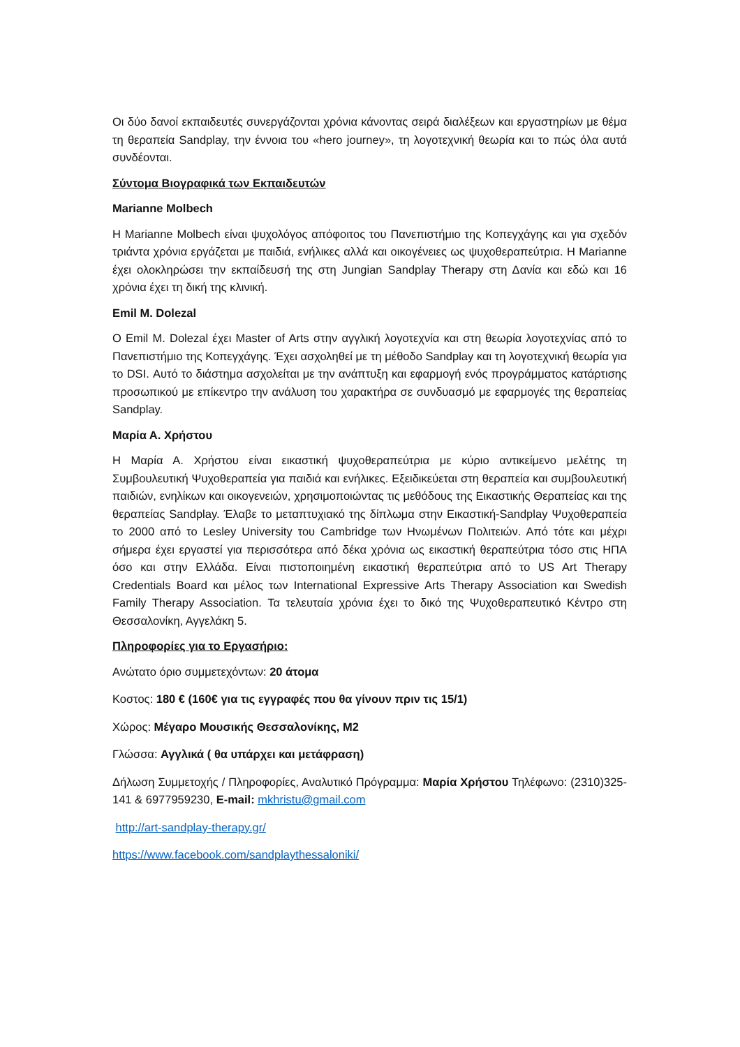Οι δύο δανοί εκπαιδευτές συνεργάζονται χρόνια κάνοντας σειρά διαλέξεων και εργαστηρίων με θέμα τη θεραπεία Sandplay, την έννοια του «hero journey», τη λογοτεχνική θεωρία και το πώς όλα αυτά συνδέονται.
Σύντομα Βιογραφικά των Εκπαιδευτών
Marianne Molbech
Η Marianne Molbech είναι ψυχολόγος απόφοιτος του Πανεπιστήμιο της Κοπεγχάγης και για σχεδόν τριάντα χρόνια εργάζεται με παιδιά, ενήλικες αλλά και οικογένειες ως ψυχοθεραπεύτρια. Η Marianne έχει ολοκληρώσει την εκπαίδευσή της στη Jungian Sandplay Therapy στη Δανία και εδώ και 16 χρόνια έχει τη δική της κλινική.
Emil M. Dolezal
Ο Emil M. Dolezal έχει Master of Arts στην αγγλική λογοτεχνία και στη θεωρία λογοτεχνίας από το Πανεπιστήμιο της Κοπεγχάγης. Έχει ασχοληθεί με τη μέθοδο Sandplay και τη λογοτεχνική θεωρία για το DSI. Αυτό το διάστημα ασχολείται με την ανάπτυξη και εφαρμογή ενός προγράμματος κατάρτισης προσωπικού με επίκεντρο την ανάλυση του χαρακτήρα σε συνδυασμό με εφαρμογές της θεραπείας Sandplay.
Μαρία Α. Χρήστου
Η Μαρία Α. Χρήστου είναι εικαστική ψυχοθεραπεύτρια με κύριο αντικείμενο μελέτης τη Συμβουλευτική Ψυχοθεραπεία για παιδιά και ενήλικες. Εξειδικεύεται στη θεραπεία και συμβουλευτική παιδιών, ενηλίκων και οικογενειών, χρησιμοποιώντας τις μεθόδους της Εικαστικής Θεραπείας και της θεραπείας Sandplay. Έλαβε το μεταπτυχιακό της δίπλωμα στην Εικαστική-Sandplay Ψυχοθεραπεία το 2000 από το Lesley University του Cambridge των Ηνωμένων Πολιτειών. Από τότε και μέχρι σήμερα έχει εργαστεί για περισσότερα από δέκα χρόνια ως εικαστική θεραπεύτρια τόσο στις ΗΠΑ όσο και στην Ελλάδα. Είναι πιστοποιημένη εικαστική θεραπεύτρια από το US Art Therapy Credentials Board και μέλος των International Expressive Arts Therapy Association και Swedish Family Therapy Association. Τα τελευταία χρόνια έχει το δικό της Ψυχοθεραπευτικό Κέντρο στη Θεσσαλονίκη, Αγγελάκη 5.
Πληροφορίες για το Εργασήριο:
Ανώτατο όριο συμμετεχόντων: 20 άτομα
Κοστος: 180 € (160€ για τις εγγραφές που θα γίνουν πριν τις 15/1)
Χώρος: Μέγαρο Μουσικής Θεσσαλονίκης, Μ2
Γλώσσα: Αγγλικά ( θα υπάρχει και μετάφραση)
Δήλωση Συμμετοχής / Πληροφορίες, Αναλυτικό Πρόγραμμα: Μαρία Χρήστου Τηλέφωνο: (2310)325-141 & 6977959230, E-mail: mkhristu@gmail.com
http://art-sandplay-therapy.gr/
https://www.facebook.com/sandplaythessaloniki/